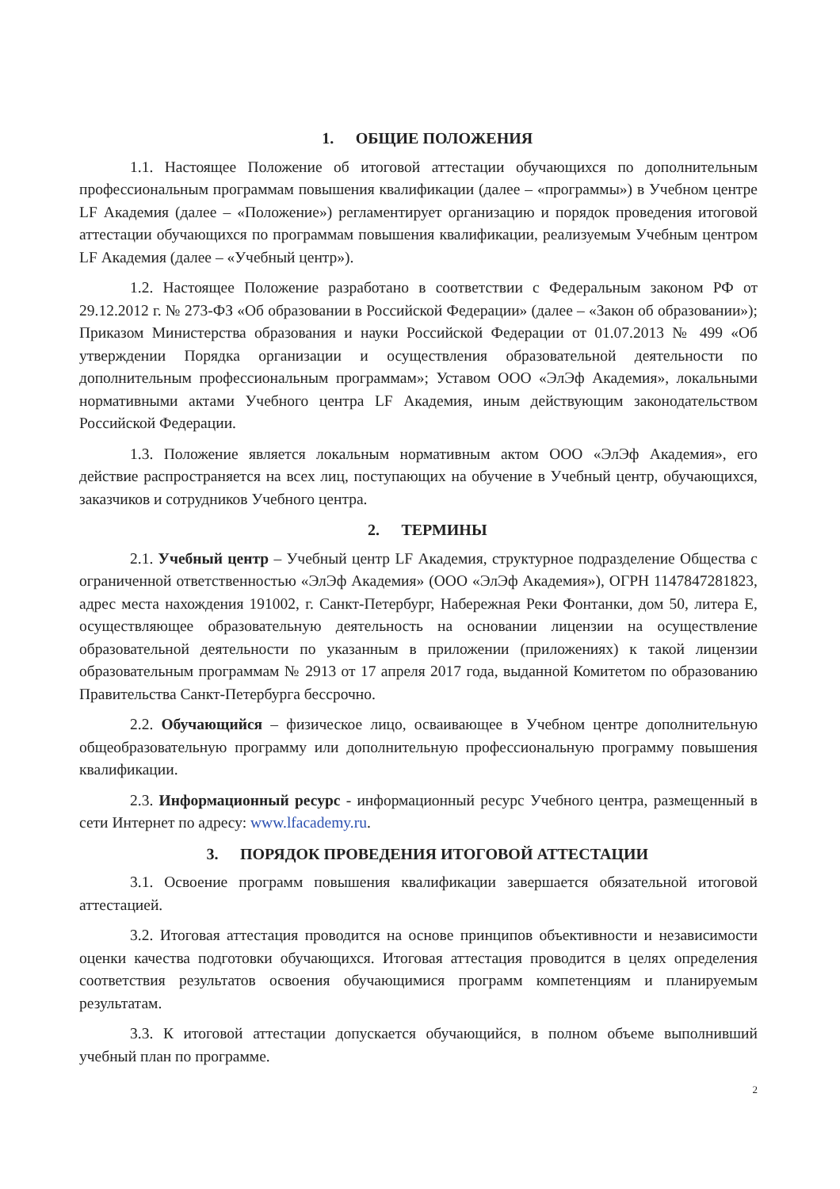1. ОБЩИЕ ПОЛОЖЕНИЯ
1.1. Настоящее Положение об итоговой аттестации обучающихся по дополнительным профессиональным программам повышения квалификации (далее – «программы») в Учебном центре LF Академия (далее – «Положение») регламентирует организацию и порядок проведения итоговой аттестации обучающихся по программам повышения квалификации, реализуемым Учебным центром LF Академия (далее – «Учебный центр»).
1.2. Настоящее Положение разработано в соответствии с Федеральным законом РФ от 29.12.2012 г. № 273-ФЗ «Об образовании в Российской Федерации» (далее – «Закон об образовании»); Приказом Министерства образования и науки Российской Федерации от 01.07.2013 № 499 «Об утверждении Порядка организации и осуществления образовательной деятельности по дополнительным профессиональным программам»; Уставом ООО «ЭлЭф Академия», локальными нормативными актами Учебного центра LF Академия, иным действующим законодательством Российской Федерации.
1.3. Положение является локальным нормативным актом ООО «ЭлЭф Академия», его действие распространяется на всех лиц, поступающих на обучение в Учебный центр, обучающихся, заказчиков и сотрудников Учебного центра.
2. ТЕРМИНЫ
2.1. Учебный центр – Учебный центр LF Академия, структурное подразделение Общества с ограниченной ответственностью «ЭлЭф Академия» (ООО «ЭлЭф Академия»), ОГРН 1147847281823, адрес места нахождения 191002, г. Санкт-Петербург, Набережная Реки Фонтанки, дом 50, литера Е, осуществляющее образовательную деятельность на основании лицензии на осуществление образовательной деятельности по указанным в приложении (приложениях) к такой лицензии образовательным программам № 2913 от 17 апреля 2017 года, выданной Комитетом по образованию Правительства Санкт-Петербурга бессрочно.
2.2. Обучающийся – физическое лицо, осваивающее в Учебном центре дополнительную общеобразовательную программу или дополнительную профессиональную программу повышения квалификации.
2.3. Информационный ресурс - информационный ресурс Учебного центра, размещенный в сети Интернет по адресу: www.lfacademy.ru.
3. ПОРЯДОК ПРОВЕДЕНИЯ ИТОГОВОЙ АТТЕСТАЦИИ
3.1. Освоение программ повышения квалификации завершается обязательной итоговой аттестацией.
3.2. Итоговая аттестация проводится на основе принципов объективности и независимости оценки качества подготовки обучающихся. Итоговая аттестация проводится в целях определения соответствия результатов освоения обучающимися программ компетенциям и планируемым результатам.
3.3. К итоговой аттестации допускается обучающийся, в полном объеме выполнивший учебный план по программе.
2